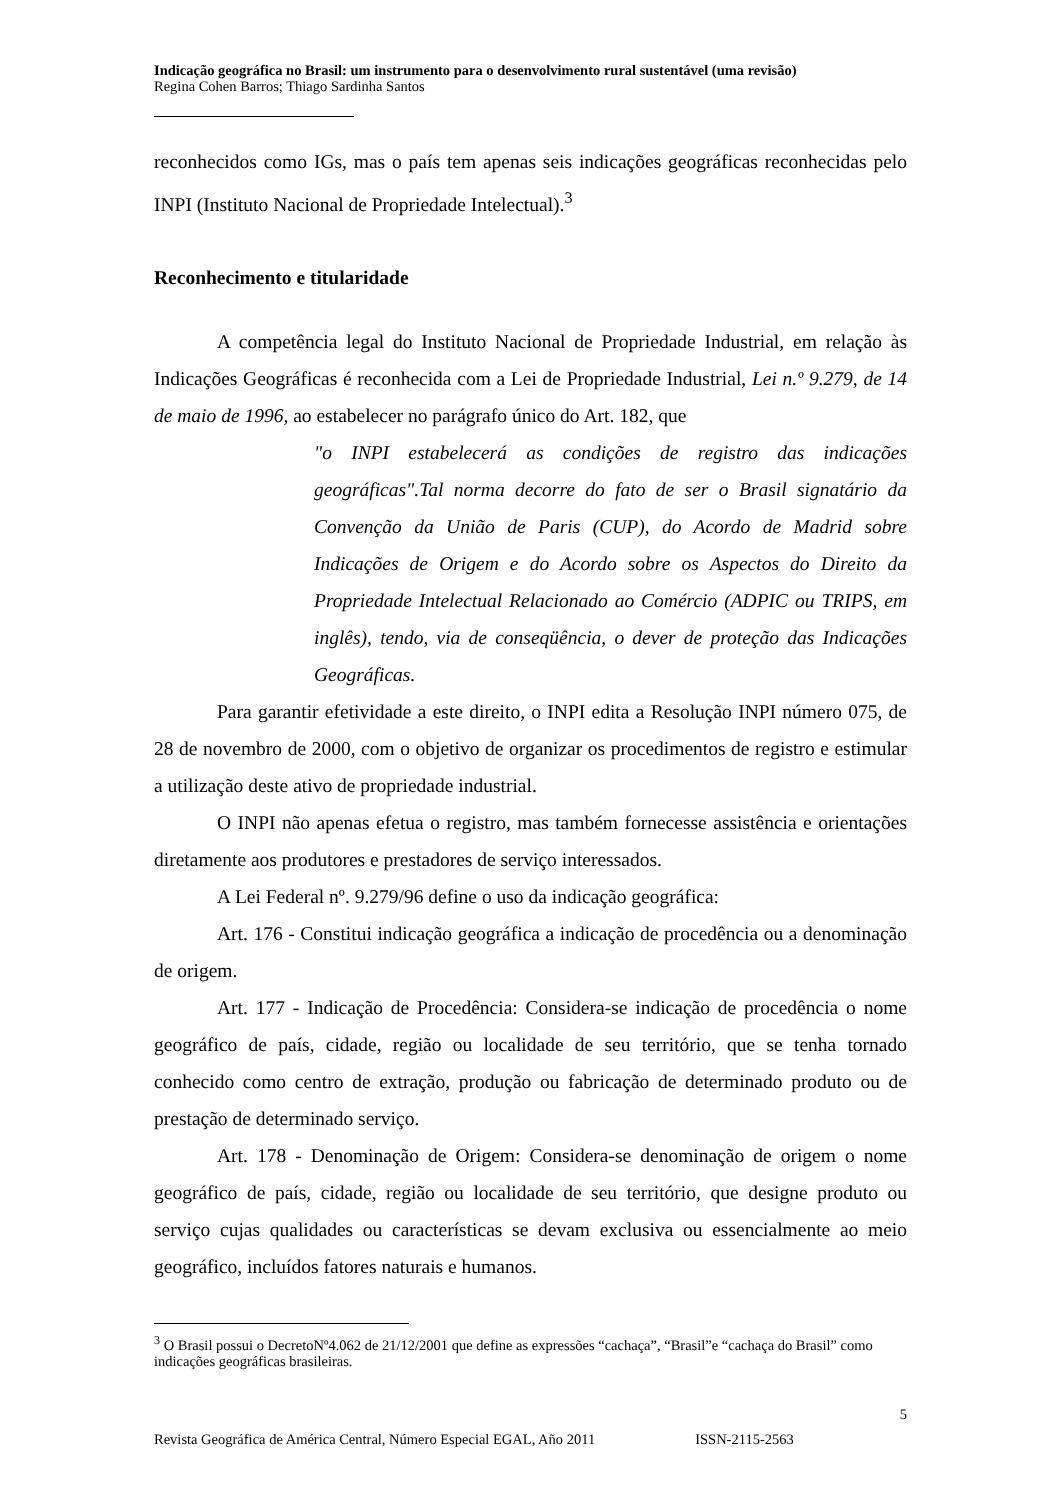Indicação geográfica no Brasil: um instrumento para o desenvolvimento rural sustentável (uma revisão)
Regina Cohen Barros; Thiago Sardinha Santos
reconhecidos como IGs, mas o país tem apenas seis indicações geográficas reconhecidas pelo INPI (Instituto Nacional de Propriedade Intelectual).<sup>3</sup>
Reconhecimento e titularidade
A competência legal do Instituto Nacional de Propriedade Industrial, em relação às Indicações Geográficas é reconhecida com a Lei de Propriedade Industrial, Lei n.º 9.279, de 14 de maio de 1996, ao estabelecer no parágrafo único do Art. 182, que
"o INPI estabelecerá as condições de registro das indicações geográficas".Tal norma decorre do fato de ser o Brasil signatário da Convenção da União de Paris (CUP), do Acordo de Madrid sobre Indicações de Origem e do Acordo sobre os Aspectos do Direito da Propriedade Intelectual Relacionado ao Comércio (ADPIC ou TRIPS, em inglês), tendo, via de conseqüência, o dever de proteção das Indicações Geográficas.
Para garantir efetividade a este direito, o INPI edita a Resolução INPI número 075, de 28 de novembro de 2000, com o objetivo de organizar os procedimentos de registro e estimular a utilização deste ativo de propriedade industrial.
O INPI não apenas efetua o registro, mas também fornecesse assistência e orientações diretamente aos produtores e prestadores de serviço interessados.
A Lei Federal nº. 9.279/96 define o uso da indicação geográfica:
Art. 176 - Constitui indicação geográfica a indicação de procedência ou a denominação de origem.
Art. 177 - Indicação de Procedência: Considera-se indicação de procedência o nome geográfico de país, cidade, região ou localidade de seu território, que se tenha tornado conhecido como centro de extração, produção ou fabricação de determinado produto ou de prestação de determinado serviço.
Art. 178 - Denominação de Origem: Considera-se denominação de origem o nome geográfico de país, cidade, região ou localidade de seu território, que designe produto ou serviço cujas qualidades ou características se devam exclusiva ou essencialmente ao meio geográfico, incluídos fatores naturais e humanos.
<sup>3</sup> O Brasil possui o DecretoNº4.062 de 21/12/2001 que define as expressões “cachaça”, “Brasil”e “cachaça do Brasil” como indicações geográficas brasileiras.
5
Revista Geográfica de América Central, Número Especial EGAL, Año 2011 ISSN-2115-2563